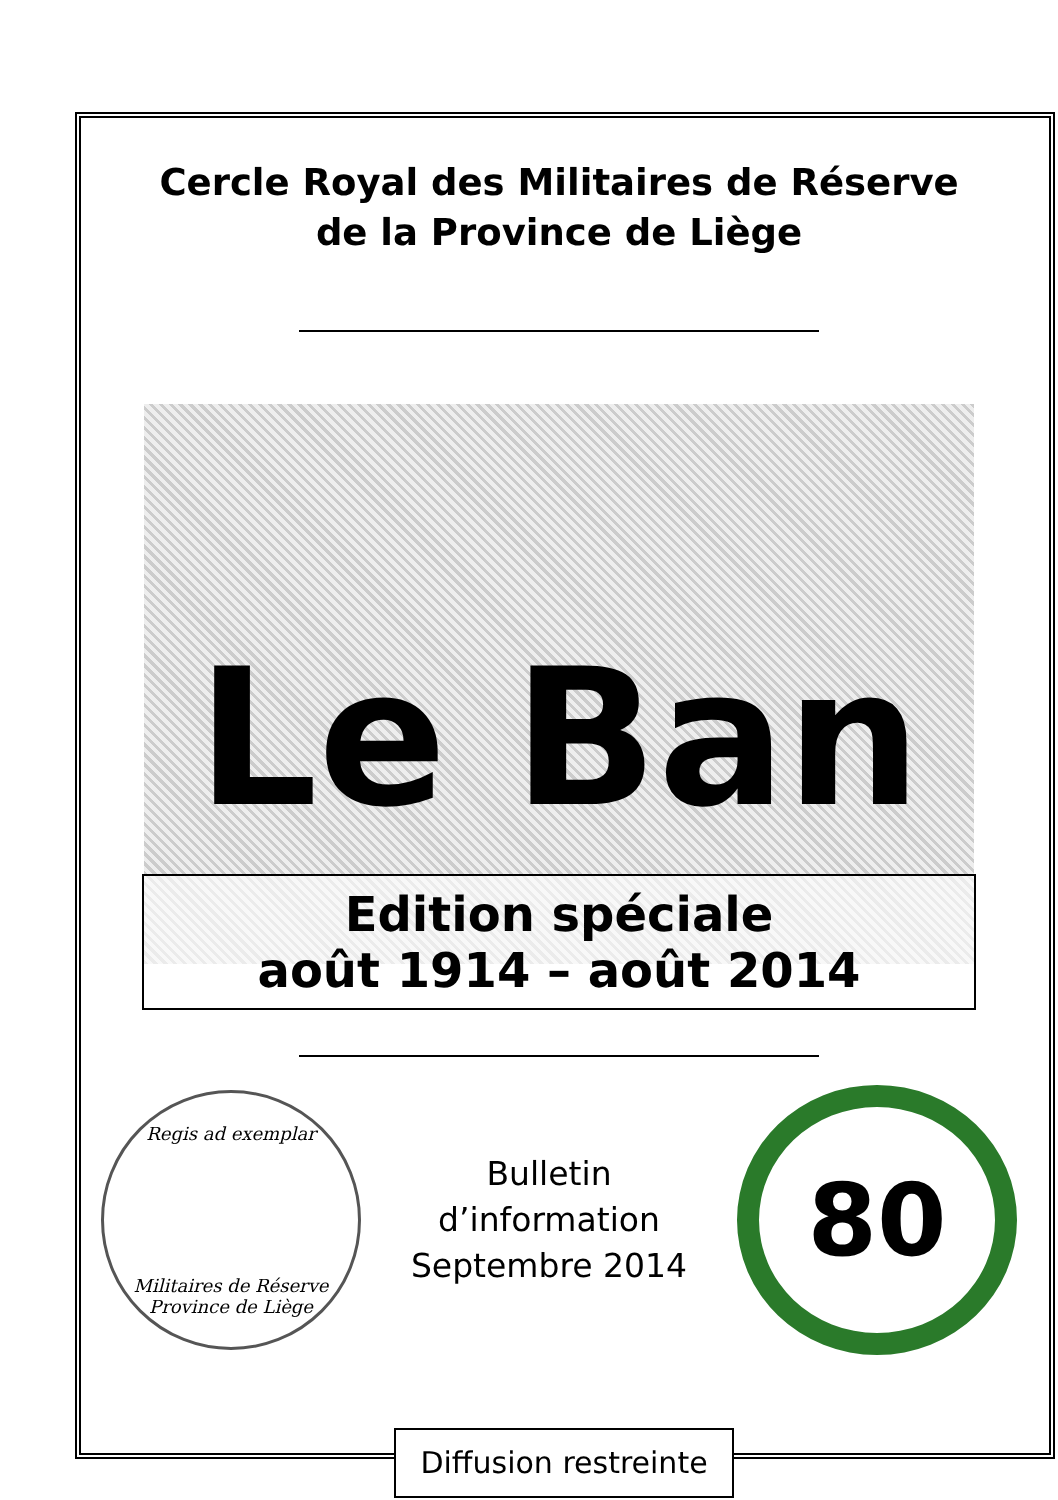Cercle Royal des Militaires de Réserve
de la Province de Liège
Le Ban
Edition spéciale
août 1914 – août 2014
Regis ad exemplar
Militaires de Réserve
Province de Liège
Bulletin
d’information
Septembre 2014
80
Diffusion restreinte